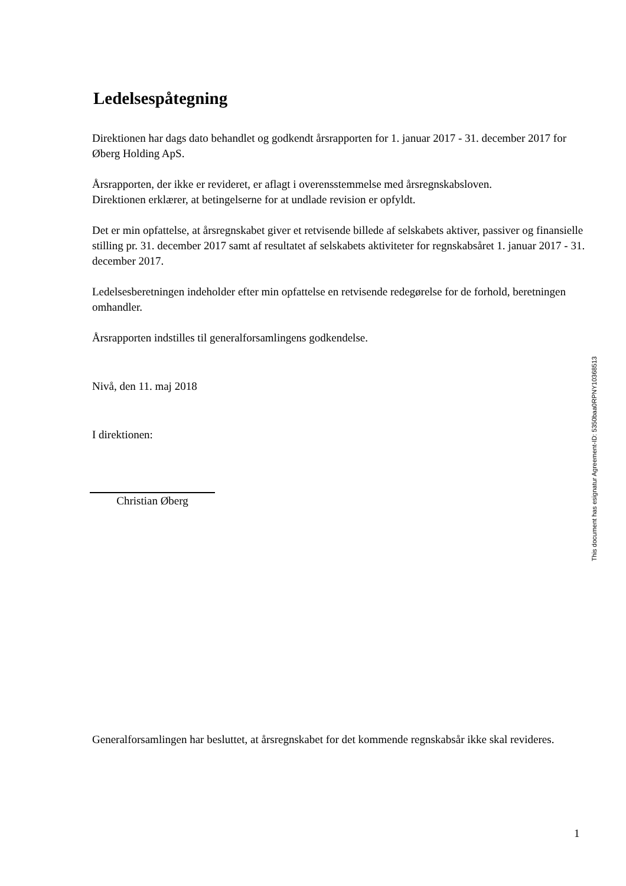Ledelsespåtegning
Direktionen har dags dato behandlet og godkendt årsrapporten for 1. januar 2017 - 31. december 2017 for Øberg Holding ApS.
Årsrapporten, der ikke er revideret, er aflagt i overensstemmelse med årsregnskabsloven.
Direktionen erklærer, at betingelserne for at undlade revision er opfyldt.
Det er min opfattelse, at årsregnskabet giver et retvisende billede af selskabets aktiver, passiver og finansielle stilling pr. 31. december 2017 samt af resultatet af selskabets aktiviteter for regnskabsåret 1. januar 2017 - 31. december 2017.
Ledelsesberetningen indeholder efter min opfattelse en retvisende redegørelse for de forhold, beretningen omhandler.
Årsrapporten indstilles til generalforsamlingens godkendelse.
Nivå, den 11. maj 2018
I direktionen:
Christian Øberg
Generalforsamlingen har besluttet, at årsregnskabet for det kommende regnskabsår ikke skal revideres.
This document has esignatur Agreement-ID: 5350baa0RPNY10368513
1